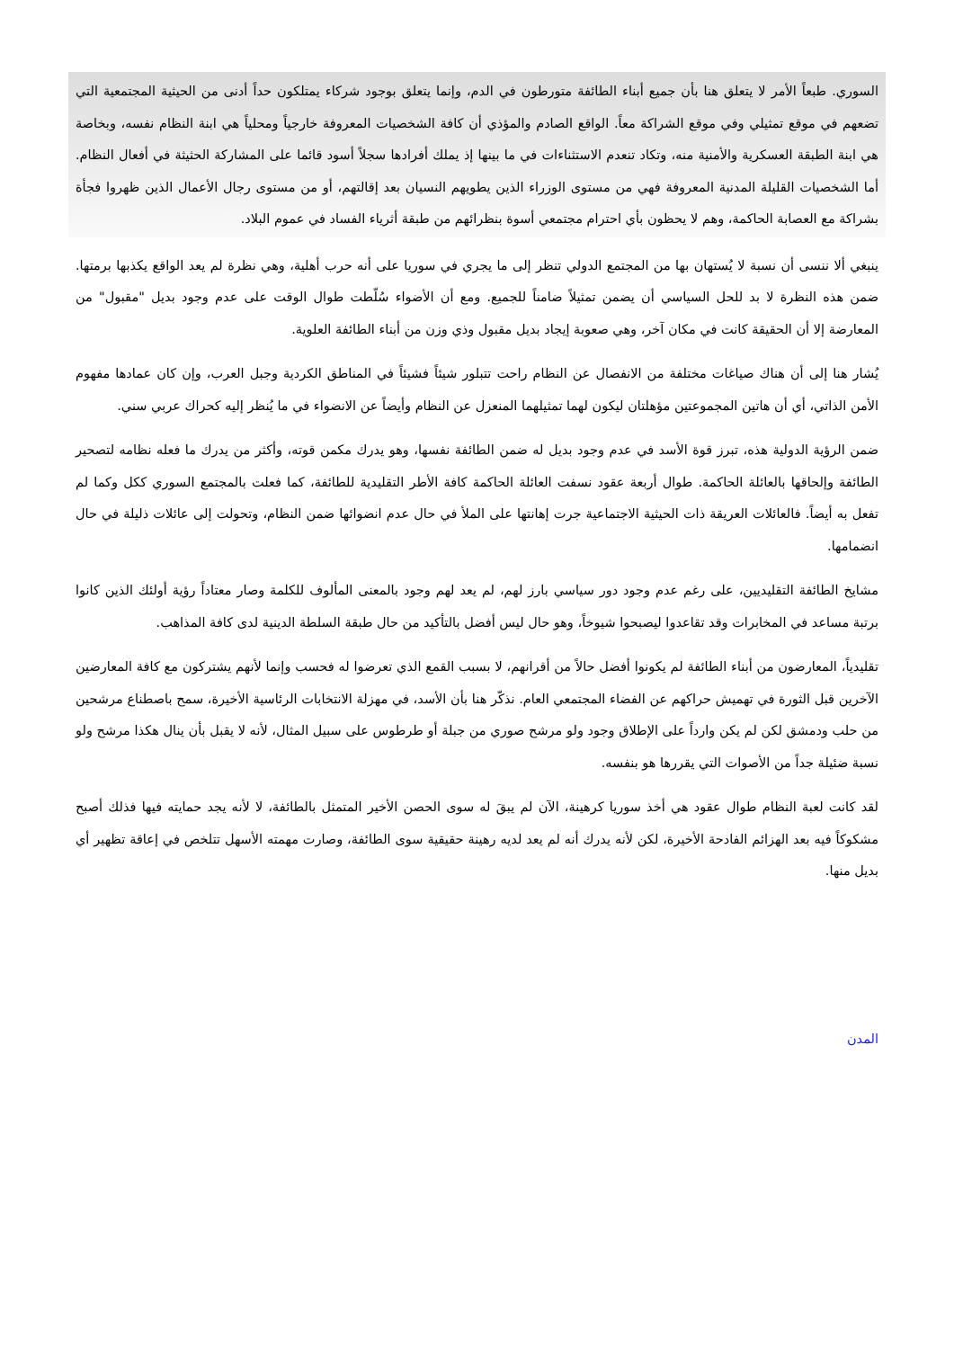السوري. طبعاً الأمر لا يتعلق هنا بأن جميع أبناء الطائفة متورطون في الدم، وإنما يتعلق بوجود شركاء يمتلكون حداً أدنى من الحيثية المجتمعية التي تضعهم في موقع تمثيلي وفي موقع الشراكة معاً. الواقع الصادم والمؤذي أن كافة الشخصيات المعروفة خارجياً ومحلياً هي ابنة النظام نفسه، وبخاصة هي ابنة الطبقة العسكرية والأمنية منه، وتكاد تنعدم الاستثناءات في ما بينها إذ يملك أفرادها سجلاً أسود قائما على المشاركة الحثيثة في أفعال النظام. أما الشخصيات القليلة المدنية المعروفة فهي من مستوى الوزراء الذين يطويهم النسيان بعد إقالتهم، أو من مستوى رجال الأعمال الذين ظهروا فجأة بشراكة مع العصابة الحاكمة، وهم لا يحظون بأي احترام مجتمعي أسوة بنظرائهم من طبقة أثرياء الفساد في عموم البلاد.
ينبغي ألا ننسى أن نسبة لا يُستهان بها من المجتمع الدولي تنظر إلى ما يجري في سوريا على أنه حرب أهلية، وهي نظرة لم يعد الواقع يكذبها برمتها. ضمن هذه النظرة لا بد للحل السياسي أن يضمن تمثيلاً ضامناً للجميع. ومع أن الأضواء سُلّطت طوال الوقت على عدم وجود بديل "مقبول" من المعارضة إلا أن الحقيقة كانت في مكان آخر، وهي صعوبة إيجاد بديل مقبول وذي وزن من أبناء الطائفة العلوية.
يُشار هنا إلى أن هناك صياغات مختلفة من الانفصال عن النظام راحت تتبلور شيئاً فشيئاً في المناطق الكردية وجبل العرب، وإن كان عمادها مفهوم الأمن الذاتي، أي أن هاتين المجموعتين مؤهلتان ليكون لهما تمثيلهما المنعزل عن النظام وأيضاً عن الانضواء في ما يُنظر إليه كحراك عربي سني.
ضمن الرؤية الدولية هذه، تبرز قوة الأسد في عدم وجود بديل له ضمن الطائفة نفسها، وهو يدرك مكمن قوته، وأكثر من يدرك ما فعله نظامه لتصحير الطائفة وإلحاقها بالعائلة الحاكمة. طوال أربعة عقود نسفت العائلة الحاكمة كافة الأطر التقليدية للطائفة، كما فعلت بالمجتمع السوري ككل وكما لم تفعل به أيضاً. فالعائلات العريقة ذات الحيثية الاجتماعية جرت إهانتها على الملأ في حال عدم انضوائها ضمن النظام، وتحولت إلى عائلات ذليلة في حال انضمامها.
مشايخ الطائفة التقليديين، على رغم عدم وجود دور سياسي بارز لهم، لم يعد لهم وجود بالمعنى المألوف للكلمة وصار معتاداً رؤية أولئك الذين كانوا برتبة مساعد في المخابرات وقد تقاعدوا ليصبحوا شيوخاً، وهو حال ليس أفضل بالتأكيد من حال طبقة السلطة الدينية لدى كافة المذاهب.
تقليدياً، المعارضون من أبناء الطائفة لم يكونوا أفضل حالاً من أقرانهم، لا بسبب القمع الذي تعرضوا له فحسب وإنما لأنهم يشتركون مع كافة المعارضين الآخرين قبل الثورة في تهميش حراكهم عن الفضاء المجتمعي العام. نذكّر هنا بأن الأسد، في مهزلة الانتخابات الرئاسية الأخيرة، سمح باصطناع مرشحين من حلب ودمشق لكن لم يكن وارداً على الإطلاق وجود ولو مرشح صوري من جبلة أو طرطوس على سبيل المثال، لأنه لا يقبل بأن ينال هكذا مرشح ولو نسبة ضئيلة جداً من الأصوات التي يقررها هو بنفسه.
لقد كانت لعبة النظام طوال عقود هي أخذ سوريا كرهينة، الآن لم يبقَ له سوى الحصن الأخير المتمثل بالطائفة، لا لأنه يجد حمايته فيها فذلك أصبح مشكوكاً فيه بعد الهزائم الفادحة الأخيرة، لكن لأنه يدرك أنه لم يعد لديه رهينة حقيقية سوى الطائفة، وصارت مهمته الأسهل تتلخص في إعاقة تظهير أي بديل منها.
المدن